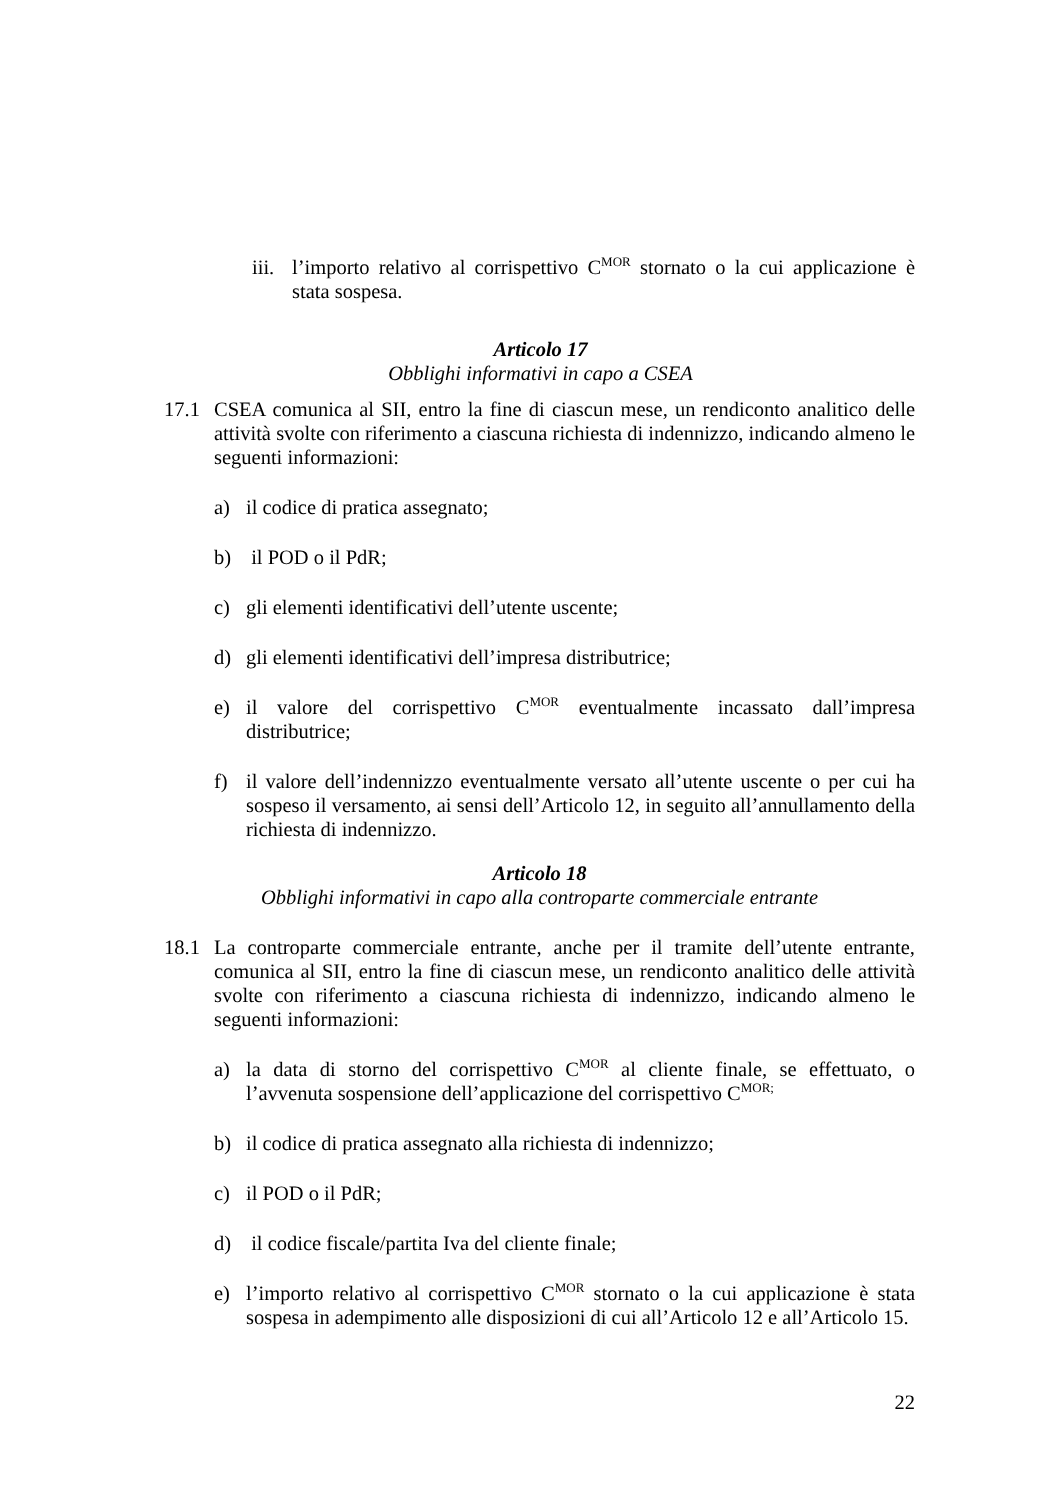iii. l’importo relativo al corrispettivo C<sup>MOR</sup> stornato o la cui applicazione è stata sospesa.
Articolo 17
Obblighi informativi in capo a CSEA
17.1 CSEA comunica al SII, entro la fine di ciascun mese, un rendiconto analitico delle attività svolte con riferimento a ciascuna richiesta di indennizzo, indicando almeno le seguenti informazioni:
a) il codice di pratica assegnato;
b) il POD o il PdR;
c) gli elementi identificativi dell’utente uscente;
d) gli elementi identificativi dell’impresa distributrice;
e) il valore del corrispettivo C<sup>MOR</sup> eventualmente incassato dall’impresa distributrice;
f) il valore dell’indennizzo eventualmente versato all’utente uscente o per cui ha sospeso il versamento, ai sensi dell’Articolo 12, in seguito all’annullamento della richiesta di indennizzo.
Articolo 18
Obblighi informativi in capo alla controparte commerciale entrante
18.1 La controparte commerciale entrante, anche per il tramite dell’utente entrante, comunica al SII, entro la fine di ciascun mese, un rendiconto analitico delle attività svolte con riferimento a ciascuna richiesta di indennizzo, indicando almeno le seguenti informazioni:
a) la data di storno del corrispettivo C<sup>MOR</sup> al cliente finale, se effettuato, o l’avvenuta sospensione dell’applicazione del corrispettivo C<sup>MOR;</sup>
b) il codice di pratica assegnato alla richiesta di indennizzo;
c) il POD o il PdR;
d) il codice fiscale/partita Iva del cliente finale;
e) l’importo relativo al corrispettivo C<sup>MOR</sup> stornato o la cui applicazione è stata sospesa in adempimento alle disposizioni di cui all’Articolo 12 e all’Articolo 15.
22